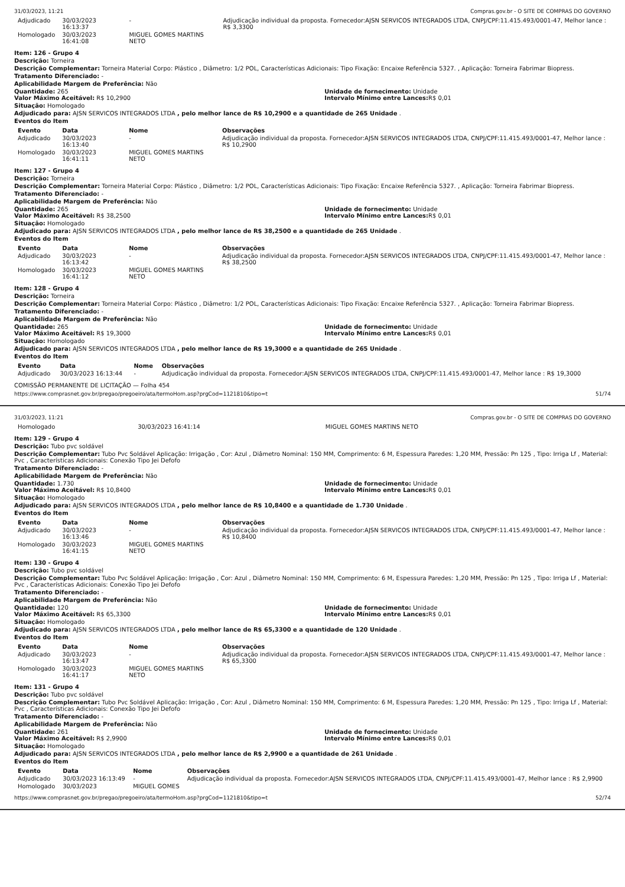31/03/2023, 11:21 Compras.gov.br - O SITE DE COMPRAS DO GOVERNO
| Adjudicado | 30/03/2023 16:13:37 | - | Adjudicação individual da proposta. Fornecedor:AJSN SERVICOS INTEGRADOS LTDA, CNPJ/CPF:11.415.493/0001-47, Melhor lance : R$ 3,3300 |
| Homologado | 30/03/2023 16:41:08 | MIGUEL GOMES MARTINS NETO | |
Item: 126 - Grupo 4
Descrição: Torneira
Descrição Complementar: Torneira Material Corpo: Plástico , Diâmetro: 1/2 POL, Características Adicionais: Tipo Fixação: Encaixe Referência 5327. , Aplicação: Torneira Fabrimar Biopress.
Tratamento Diferenciado: -
Aplicabilidade Margem de Preferência: Não
Quantidade: 265 Unidade de fornecimento: Unidade
Valor Máximo Aceitável: R$ 10,2900
Intervalo Mínimo entre Lances: R$ 0,01
Situação: Homologado
Adjudicado para: AJSN SERVICOS INTEGRADOS LTDA , pelo melhor lance de R$ 10,2900 e a quantidade de 265 Unidade .
Eventos do Item
| Evento | Data | Nome | Observações |
| --- | --- | --- | --- |
| Adjudicado | 30/03/2023 16:13:40 | - | Adjudicação individual da proposta. Fornecedor:AJSN SERVICOS INTEGRADOS LTDA, CNPJ/CPF:11.415.493/0001-47, Melhor lance : R$ 10,2900 |
| Homologado | 30/03/2023 16:41:11 | MIGUEL GOMES MARTINS NETO | |
Item: 127 - Grupo 4
Descrição: Torneira
Descrição Complementar: Torneira Material Corpo: Plástico , Diâmetro: 1/2 POL, Características Adicionais: Tipo Fixação: Encaixe Referência 5327. , Aplicação: Torneira Fabrimar Biopress.
Tratamento Diferenciado: -
Aplicabilidade Margem de Preferência: Não
Quantidade: 265 Unidade de fornecimento: Unidade
Valor Máximo Aceitável: R$ 38,2500
Intervalo Mínimo entre Lances: R$ 0,01
Situação: Homologado
Adjudicado para: AJSN SERVICOS INTEGRADOS LTDA , pelo melhor lance de R$ 38,2500 e a quantidade de 265 Unidade .
Eventos do Item
| Evento | Data | Nome | Observações |
| --- | --- | --- | --- |
| Adjudicado | 30/03/2023 16:13:42 | - | Adjudicação individual da proposta. Fornecedor:AJSN SERVICOS INTEGRADOS LTDA, CNPJ/CPF:11.415.493/0001-47, Melhor lance : R$ 38,2500 |
| Homologado | 30/03/2023 16:41:12 | MIGUEL GOMES MARTINS NETO | |
Item: 128 - Grupo 4
Descrição: Torneira
Descrição Complementar: Torneira Material Corpo: Plástico , Diâmetro: 1/2 POL, Características Adicionais: Tipo Fixação: Encaixe Referência 5327. , Aplicação: Torneira Fabrimar Biopress.
Tratamento Diferenciado: -
Aplicabilidade Margem de Preferência: Não
Quantidade: 265 Unidade de fornecimento: Unidade
Valor Máximo Aceitável: R$ 19,3000
Intervalo Mínimo entre Lances: R$ 0,01
Situação: Homologado
Adjudicado para: AJSN SERVICOS INTEGRADOS LTDA , pelo melhor lance de R$ 19,3000 e a quantidade de 265 Unidade .
Eventos do Item
| Evento | Data | Nome | Observações |
| --- | --- | --- | --- |
| Adjudicado | 30/03/2023 16:13:44 | - | Adjudicação individual da proposta. Fornecedor:AJSN SERVICOS INTEGRADOS LTDA, CNPJ/CPF:11.415.493/0001-47, Melhor lance : R$ 19,3000 |
COMISSÃO PERMANENTE DE LICITAÇÃO — Folha 454
https://www.comprasnet.gov.br/pregao/pregoeiro/ata/termoHom.asp?prgCod=1121810&tipo=t 51/74
31/03/2023, 11:21 Compras.gov.br - O SITE DE COMPRAS DO GOVERNO
| Homologado | 30/03/2023 16:41:14 | MIGUEL GOMES MARTINS NETO | |
Item: 129 - Grupo 4
Descrição: Tubo pvc soldável
Descrição Complementar: Tubo Pvc Soldável Aplicação: Irrigação , Cor: Azul , Diâmetro Nominal: 150 MM, Comprimento: 6 M, Espessura Paredes: 1,20 MM, Pressão: Pn 125 , Tipo: Irriga Lf , Material: Pvc , Características Adicionais: Conexão Tipo Jei Defofo
Tratamento Diferenciado: -
Aplicabilidade Margem de Preferência: Não
Quantidade: 1.730 Unidade de fornecimento: Unidade
Valor Máximo Aceitável: R$ 10,8400
Intervalo Mínimo entre Lances: R$ 0,01
Situação: Homologado
Adjudicado para: AJSN SERVICOS INTEGRADOS LTDA , pelo melhor lance de R$ 10,8400 e a quantidade de 1.730 Unidade .
Eventos do Item
| Evento | Data | Nome | Observações |
| --- | --- | --- | --- |
| Adjudicado | 30/03/2023 16:13:46 | - | Adjudicação individual da proposta. Fornecedor:AJSN SERVICOS INTEGRADOS LTDA, CNPJ/CPF:11.415.493/0001-47, Melhor lance : R$ 10,8400 |
| Homologado | 30/03/2023 16:41:15 | MIGUEL GOMES MARTINS NETO | |
Item: 130 - Grupo 4
Descrição: Tubo pvc soldável
Descrição Complementar: Tubo Pvc Soldável Aplicação: Irrigação , Cor: Azul , Diâmetro Nominal: 150 MM, Comprimento: 6 M, Espessura Paredes: 1,20 MM, Pressão: Pn 125 , Tipo: Irriga Lf , Material: Pvc , Características Adicionais: Conexão Tipo Jei Defofo
Tratamento Diferenciado: -
Aplicabilidade Margem de Preferência: Não
Quantidade: 120 Unidade de fornecimento: Unidade
Valor Máximo Aceitável: R$ 65,3300
Intervalo Mínimo entre Lances: R$ 0,01
Situação: Homologado
Adjudicado para: AJSN SERVICOS INTEGRADOS LTDA , pelo melhor lance de R$ 65,3300 e a quantidade de 120 Unidade .
Eventos do Item
| Evento | Data | Nome | Observações |
| --- | --- | --- | --- |
| Adjudicado | 30/03/2023 16:13:47 | - | Adjudicação individual da proposta. Fornecedor:AJSN SERVICOS INTEGRADOS LTDA, CNPJ/CPF:11.415.493/0001-47, Melhor lance : R$ 65,3300 |
| Homologado | 30/03/2023 16:41:17 | MIGUEL GOMES MARTINS NETO | |
Item: 131 - Grupo 4
Descrição: Tubo pvc soldável
Descrição Complementar: Tubo Pvc Soldável Aplicação: Irrigação , Cor: Azul , Diâmetro Nominal: 150 MM, Comprimento: 6 M, Espessura Paredes: 1,20 MM, Pressão: Pn 125 , Tipo: Irriga Lf , Material: Pvc , Características Adicionais: Conexão Tipo Jei Defofo
Tratamento Diferenciado: -
Aplicabilidade Margem de Preferência: Não
Quantidade: 261 Unidade de fornecimento: Unidade
Valor Máximo Aceitável: R$ 2,9900
Intervalo Mínimo entre Lances: R$ 0,01
Situação: Homologado
Adjudicado para: AJSN SERVICOS INTEGRADOS LTDA , pelo melhor lance de R$ 2,9900 e a quantidade de 261 Unidade .
Eventos do Item
| Evento | Data | Nome | Observações |
| --- | --- | --- | --- |
| Adjudicado | 30/03/2023 16:13:49 | - | Adjudicação individual da proposta. Fornecedor:AJSN SERVICOS INTEGRADOS LTDA, CNPJ/CPF:11.415.493/0001-47, Melhor lance : R$ 2,9900 |
| Homologado | 30/03/2023 | MIGUEL GOMES | |
https://www.comprasnet.gov.br/pregao/pregoeiro/ata/termoHom.asp?prgCod=1121810&tipo=t 52/74